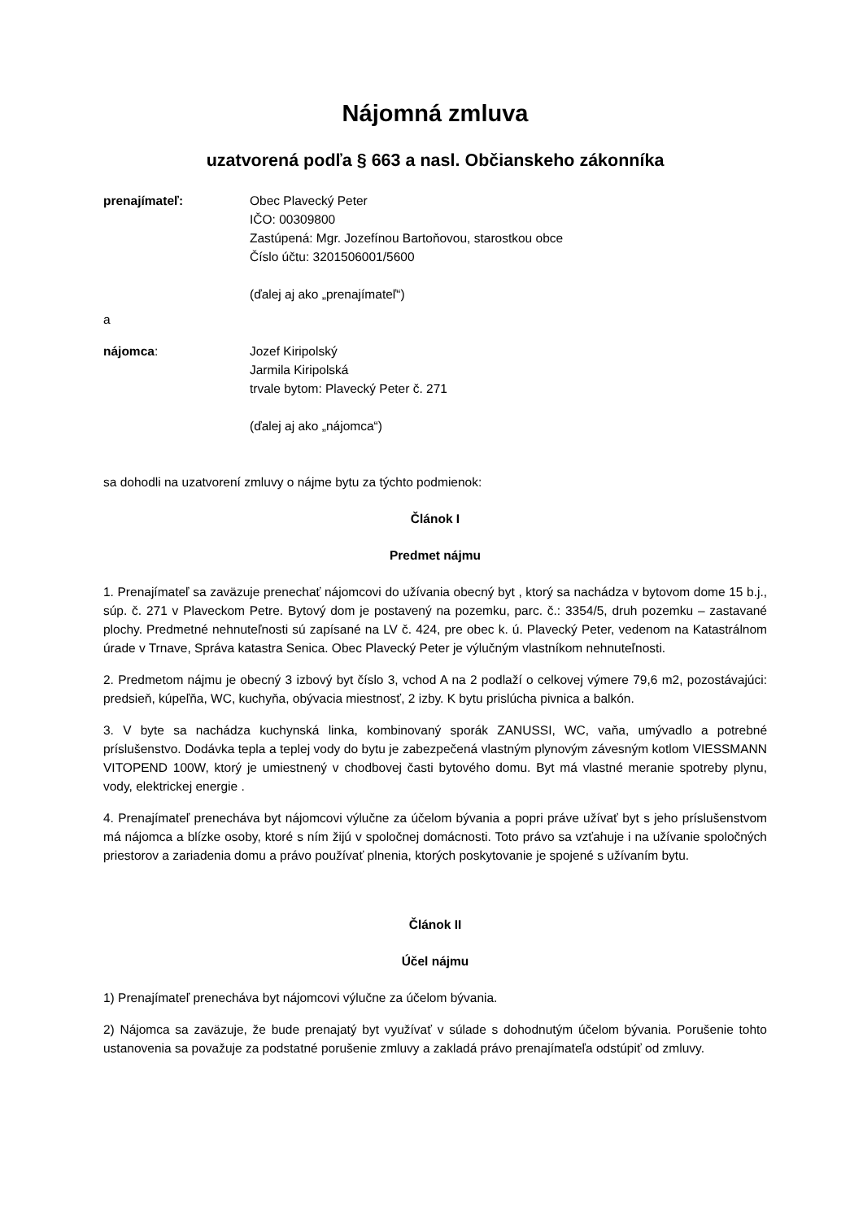Nájomná zmluva
uzatvorená podľa § 663 a nasl. Občianskeho zákonníka
prenajímateľ: Obec Plavecký Peter
IČO: 00309800
Zastúpená: Mgr. Jozefínou Bartoňovou, starostkou obce
Číslo účtu: 3201506001/5600
(ďalej aj ako „prenajímateľ“)
a
nájomca: Jozef Kiripolský
Jarmila Kiripolská
trvale bytom: Plavecký Peter č. 271
(ďalej aj ako „nájomca“)
sa dohodli na uzatvorení zmluvy o nájme bytu za týchto podmienok:
Článok I
Predmet nájmu
1. Prenajímateľ sa zaväzuje prenechať nájomcovi do užívania obecný byt , ktorý sa nachádza v bytovom dome 15 b.j., súp. č. 271 v Plaveckom Petre. Bytový dom je postavený na pozemku, parc. č.: 3354/5, druh pozemku – zastavané plochy. Predmetné nehnuteľnosti sú zapísané na LV č. 424, pre obec k. ú. Plavecký Peter, vedenom na Katastrálnom úrade v Trnave, Správa katastra Senica. Obec Plavecký Peter je výlučným vlastníkom nehnuteľnosti.
2. Predmetom nájmu je obecný 3 izbový byt číslo 3, vchod A na 2 podlaží o celkovej výmere 79,6 m2, pozostávajúci: predsieň, kúpeľňa, WC, kuchyňa, obývacia miestnosť, 2 izby. K bytu prislúcha pivnica a balkón.
3. V byte sa nachádza kuchynská linka, kombinovaný sporák ZANUSSI, WC, vaňa, umývadlo a potrebné príslušenstvo. Dodávka tepla a teplej vody do bytu je zabezpečená vlastným plynovým závesným kotlom VIESSMANN VITOPEND 100W, ktorý je umiestnený v chodbovej časti bytového domu. Byt má vlastné meranie spotreby plynu, vody, elektrickej energie .
4. Prenajímateľ prenecháva byt nájomcovi výlučne za účelom bývania a popri práve užívať byt s jeho príslušenstvom má nájomca a blízke osoby, ktoré s ním žijú v spoločnej domácnosti. Toto právo sa vzťahuje i na užívanie spoločných priestorov a zariadenia domu a právo používať plnenia, ktorých poskytovanie je spojené s užívaním bytu.
Článok II
Účel nájmu
1) Prenajímateľ prenecháva byt nájomcovi výlučne za účelom bývania.
2) Nájomca sa zaväzuje, že bude prenajatý byt využívať v súlade s dohodnutým účelom bývania. Porušenie tohto ustanovenia sa považuje za podstatné porušenie zmluvy a zakladá právo prenajímateľa odstúpiť od zmluvy.